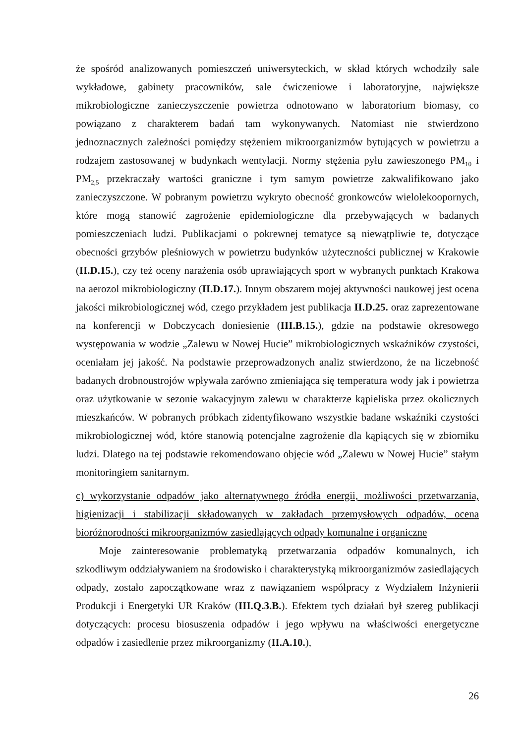że spośród analizowanych pomieszczeń uniwersyteckich, w skład których wchodziły sale wykładowe, gabinety pracowników, sale ćwiczeniowe i laboratoryjne, największe mikrobiologiczne zanieczyszczenie powietrza odnotowano w laboratorium biomasy, co powiązano z charakterem badań tam wykonywanych. Natomiast nie stwierdzono jednoznacznych zależności pomiędzy stężeniem mikroorganizmów bytujących w powietrzu a rodzajem zastosowanej w budynkach wentylacji. Normy stężenia pyłu zawieszonego PM<sub>10</sub> i PM<sub>2,5</sub> przekraczały wartości graniczne i tym samym powietrze zakwalifikowano jako zanieczyszczone. W pobranym powietrzu wykryto obecność gronkowców wielolekoopornych, które mogą stanowić zagrożenie epidemiologiczne dla przebywających w badanych pomieszczeniach ludzi. Publikacjami o pokrewnej tematyce są niewątpliwie te, dotyczące obecności grzybów pleśniowych w powietrzu budynków użyteczności publicznej w Krakowie (II.D.15.), czy też oceny narażenia osób uprawiających sport w wybranych punktach Krakowa na aerozol mikrobiologiczny (II.D.17.). Innym obszarem mojej aktywności naukowej jest ocena jakości mikrobiologicznej wód, czego przykładem jest publikacja II.D.25. oraz zaprezentowane na konferencji w Dobczycach doniesienie (III.B.15.), gdzie na podstawie okresowego występowania w wodzie „Zalewu w Nowej Hucie” mikrobiologicznych wskaźników czystości, oceniałam jej jakość. Na podstawie przeprowadzonych analiz stwierdzono, że na liczebność badanych drobnoustrojów wpływała zarówno zmieniająca się temperatura wody jak i powietrza oraz użytkowanie w sezonie wakacyjnym zalewu w charakterze kąpieliska przez okolicznych mieszkańców. W pobranych próbkach zidentyfikowano wszystkie badane wskaźniki czystości mikrobiologicznej wód, które stanowią potencjalne zagrożenie dla kąpiących się w zbiorniku ludzi. Dlatego na tej podstawie rekomendowano objęcie wód „Zalewu w Nowej Hucie” stałym monitoringiem sanitarnym.
c) wykorzystanie odpadów jako alternatywnego źródła energii, możliwości przetwarzania, higienizacji i stabilizacji składowanych w zakładach przemysłowych odpadów, ocena bioróżnorodności mikroorganizmów zasiedlających odpady komunalne i organiczne
Moje zainteresowanie problematyką przetwarzania odpadów komunalnych, ich szkodliwym oddziaływaniem na środowisko i charakterystyką mikroorganizmów zasiedlających odpady, zostało zapoczątkowane wraz z nawiązaniem współpracy z Wydziałem Inżynierii Produkcji i Energetyki UR Kraków (III.Q.3.B.). Efektem tych działań był szereg publikacji dotyczących: procesu biosuszenia odpadów i jego wpływu na właściwości energetyczne odpadów i zasiedlenie przez mikroorganizmy (II.A.10.),
26